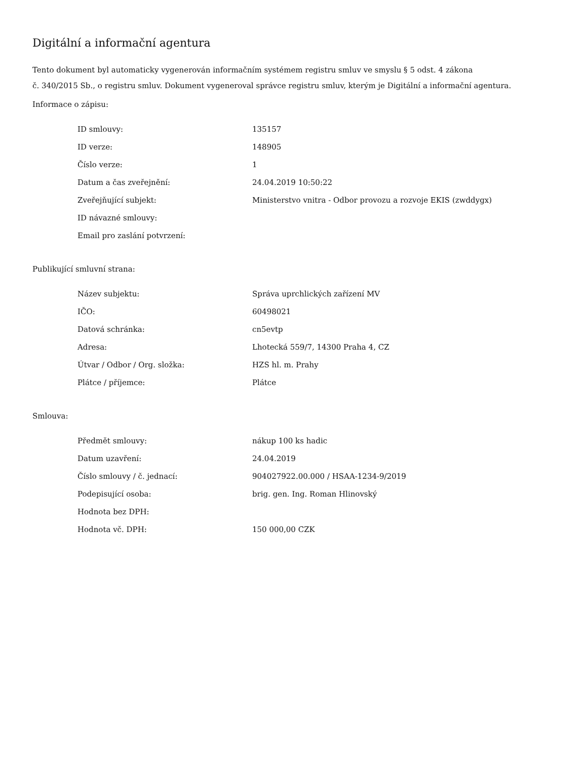Digitální a informační agentura
Tento dokument byl automaticky vygenerován informačním systémem registru smluv ve smyslu § 5 odst. 4 zákona
č. 340/2015 Sb., o registru smluv. Dokument vygeneroval správce registru smluv, kterým je Digitální a informační agentura.
Informace o zápisu:
| ID smlouvy: | 135157 |
| ID verze: | 148905 |
| Číslo verze: | 1 |
| Datum a čas zveřejnění: | 24.04.2019 10:50:22 |
| Zveřejňující subjekt: | Ministerstvo vnitra - Odbor provozu a rozvoje EKIS (zwddygx) |
| ID návazné smlouvy: | |
| Email pro zaslání potvrzení: | |
Publikující smluvní strana:
| Název subjektu: | Správa uprchlických zařízení MV |
| IČO: | 60498021 |
| Datová schránka: | cn5evtp |
| Adresa: | Lhotecká 559/7, 14300 Praha 4, CZ |
| Útvar / Odbor / Org. složka: | HZS hl. m. Prahy |
| Plátce / příjemce: | Plátce |
Smlouva:
| Předmět smlouvy: | nákup 100 ks hadic |
| Datum uzavření: | 24.04.2019 |
| Číslo smlouvy / č. jednací: | 904027922.00.000 / HSAA-1234-9/2019 |
| Podepisující osoba: | brig. gen. Ing. Roman Hlinovský |
| Hodnota bez DPH: | |
| Hodnota vč. DPH: | 150 000,00 CZK |